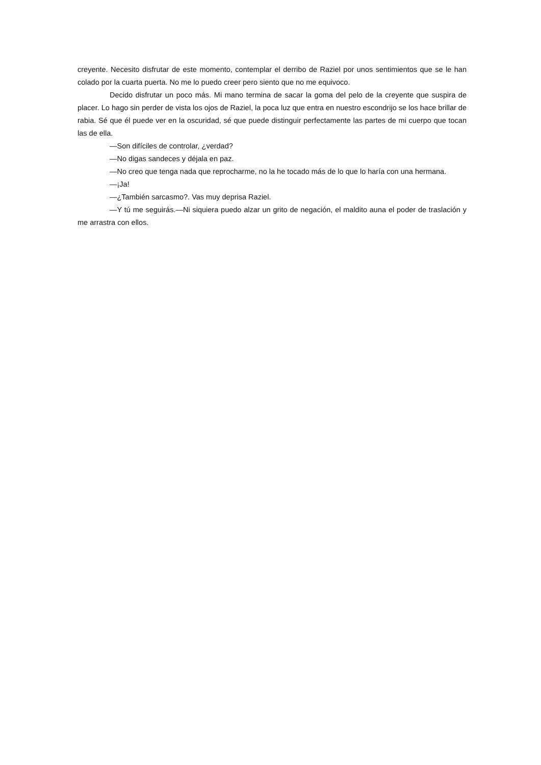creyente. Necesito disfrutar de este momento, contemplar el derribo de Raziel por unos sentimientos que se le han colado por la cuarta puerta. No me lo puedo creer pero siento que no me equivoco.
Decido disfrutar un poco más. Mi mano termina de sacar la goma del pelo de la creyente que suspira de placer. Lo hago sin perder de vista los ojos de Raziel, la poca luz que entra en nuestro escondrijo se los hace brillar de rabia. Sé que él puede ver en la oscuridad, sé que puede distinguir perfectamente las partes de mi cuerpo que tocan las de ella.
—Son difíciles de controlar, ¿verdad?
—No digas sandeces y déjala en paz.
—No creo que tenga nada que reprocharme, no la he tocado más de lo que lo haría con una hermana.
—¡Ja!
—¿También sarcasmo?. Vas muy deprisa Raziel.
—Y tú me seguirás.—Ni siquiera puedo alzar un grito de negación, el maldito auna el poder de traslación y me arrastra con ellos.